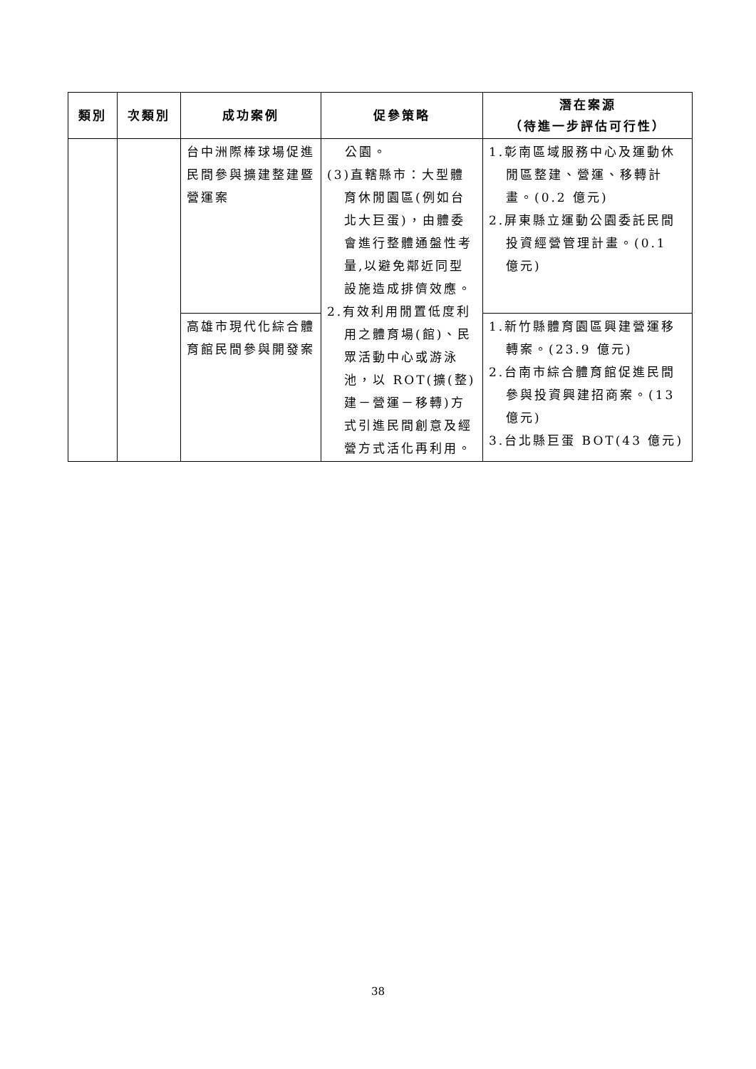| 類別 | 次類別 | 成功案例 | 促參策略 | 潛在案源 （待進一步評估可行性） |
| --- | --- | --- | --- | --- |
| | | 台中洲際棒球場促進民間參與擴建整建暨營運案 | 公園。 (3)直轄縣市：大型體育休閒園區(例如台北大巨蛋)，由體委會進行整體通盤性考量,以避免鄰近同型設施造成排儕效應。 2.有效利用閒置低度利用之體育場(館)、民眾活動中心或游泳池，以 ROT(擴(整)建－營運－移轉)方式引進民間創意及經營方式活化再利用。 | 1.彰南區域服務中心及運動休閒區整建、營運、移轉計畫。(0.2 億元) 2.屏東縣立運動公園委託民間投資經營管理計畫。(0.1 億元) |
| | | 高雄市現代化綜合體育館民間參與開發案 | | 1.新竹縣體育園區興建營運移轉案。(23.9 億元) 2.台南市綜合體育館促進民間參與投資興建招商案。(13 億元) 3.台北縣巨蛋 BOT(43 億元) |
38